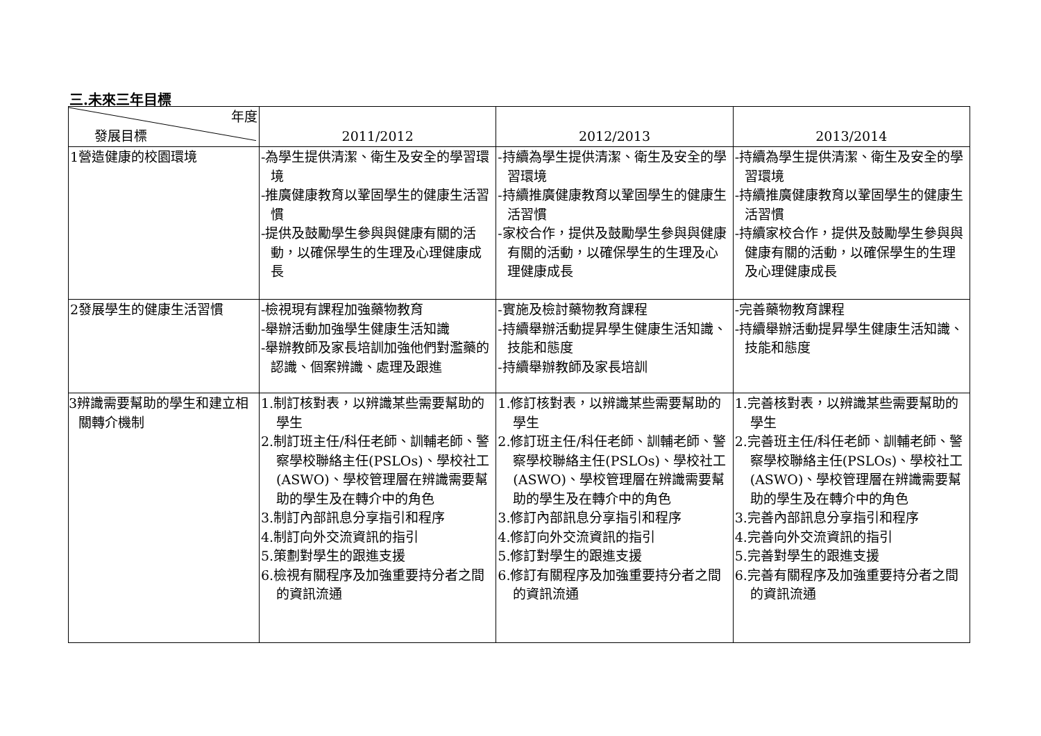三.未來三年目標
| 年度 發展目標 | 2011/2012 | 2012/2013 | 2013/2014 |
| --- | --- | --- | --- |
| 1營造健康的校園環境 | -為學生提供清潔、衛生及安全的學習環境 -推廣健康教育以鞏固學生的健康生活習慣 -提供及鼓勵學生參與與健康有關的活動，以確保學生的生理及心理健康成長 | -持續為學生提供清潔、衛生及安全的學習環境 -持續推廣健康教育以鞏固學生的健康生活習慣 -家校合作，提供及鼓勵學生參與與健康有關的活動，以確保學生的生理及心理健康成長 | -持續為學生提供清潔、衛生及安全的學習環境 -持續推廣健康教育以鞏固學生的健康生活習慣 -持續家校合作，提供及鼓勵學生參與與健康有關的活動，以確保學生的生理及心理健康成長 |
| 2發展學生的健康生活習慣 | -檢視現有課程加強藥物教育 -舉辦活動加強學生健康生活知識 -舉辦教師及家長培訓加強他們對濫藥的認識、個案辨識、處理及跟進 | -實施及檢討藥物教育課程 -持續舉辦活動提昇學生健康生活知識、技能和態度 -持續舉辦教師及家長培訓 | -完善藥物教育課程 -持續舉辦活動提昇學生健康生活知識、技能和態度 |
| 3辨識需要幫助的學生和建立相關轉介機制 | 1.制訂核對表，以辨識某些需要幫助的學生 2.制訂班主任/科任老師、訓輔老師、警察學校聯絡主任(PSLOs)、學校社工(ASWO)、學校管理層在辨識需要幫助的學生及在轉介中的角色 3.制訂內部訊息分享指引和程序 4.制訂向外交流資訊的指引 5.策劃對學生的跟進支援 6.檢視有關程序及加強重要持分者之間的資訊流通 | 1.修訂核對表，以辨識某些需要幫助的學生 2.修訂班主任/科任老師、訓輔老師、警察學校聯絡主任(PSLOs)、學校社工(ASWO)、學校管理層在辨識需要幫助的學生及在轉介中的角色 3.修訂內部訊息分享指引和程序 4.修訂向外交流資訊的指引 5.修訂對學生的跟進支援 6.修訂有關程序及加強重要持分者之間的資訊流通 | 1.完善核對表，以辨識某些需要幫助的學生 2.完善班主任/科任老師、訓輔老師、警察學校聯絡主任(PSLOs)、學校社工(ASWO)、學校管理層在辨識需要幫助的學生及在轉介中的角色 3.完善內部訊息分享指引和程序 4.完善向外交流資訊的指引 5.完善對學生的跟進支援 6.完善有關程序及加強重要持分者之間的資訊流通 |